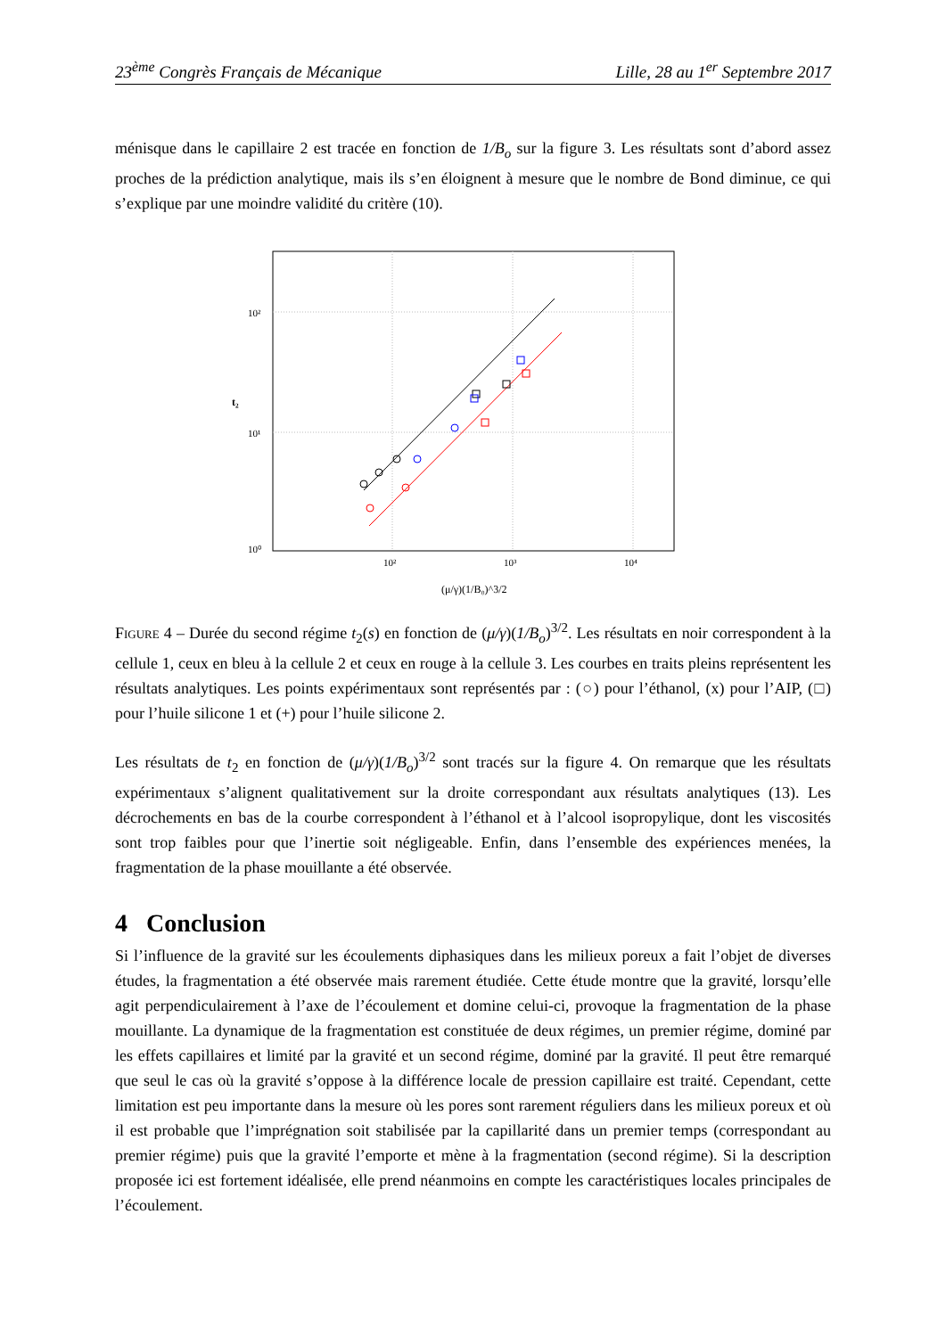23<sup>ème</sup> Congrès Français de Mécanique Lille, 28 au 1<sup>er</sup> Septembre 2017
ménisque dans le capillaire 2 est tracée en fonction de 1/B<sub>o</sub> sur la figure 3. Les résultats sont d’abord assez proches de la prédiction analytique, mais ils s’en éloignent à mesure que le nombre de Bond diminue, ce qui s’explique par une moindre validité du critère (10).
10²
10¹
10⁰
10²
10³
10⁴
t₂
(μ/γ)(1/B₀)^3/2
Figure 4 – Durée du second régime t<sub>2</sub>(s) en fonction de (μ/γ)(1/B<sub>o</sub>)<sup>3/2</sup>. Les résultats en noir correspondent à la cellule 1, ceux en bleu à la cellule 2 et ceux en rouge à la cellule 3. Les courbes en traits pleins représentent les résultats analytiques. Les points expérimentaux sont représentés par : (○) pour l’éthanol, (x) pour l’AIP, (□) pour l’huile silicone 1 et (+) pour l’huile silicone 2.
Les résultats de t<sub>2</sub> en fonction de (μ/γ)(1/B<sub>o</sub>)<sup>3/2</sup> sont tracés sur la figure 4. On remarque que les résultats expérimentaux s’alignent qualitativement sur la droite correspondant aux résultats analytiques (13). Les décrochements en bas de la courbe correspondent à l’éthanol et à l’alcool isopropylique, dont les viscosités sont trop faibles pour que l’inertie soit négligeable. Enfin, dans l’ensemble des expériences menées, la fragmentation de la phase mouillante a été observée.
4 Conclusion
Si l’influence de la gravité sur les écoulements diphasiques dans les milieux poreux a fait l’objet de diverses études, la fragmentation a été observée mais rarement étudiée. Cette étude montre que la gravité, lorsqu’elle agit perpendiculairement à l’axe de l’écoulement et domine celui-ci, provoque la fragmentation de la phase mouillante. La dynamique de la fragmentation est constituée de deux régimes, un premier régime, dominé par les effets capillaires et limité par la gravité et un second régime, dominé par la gravité. Il peut être remarqué que seul le cas où la gravité s’oppose à la différence locale de pression capillaire est traité. Cependant, cette limitation est peu importante dans la mesure où les pores sont rarement réguliers dans les milieux poreux et où il est probable que l’imprégnation soit stabilisée par la capillarité dans un premier temps (correspondant au premier régime) puis que la gravité l’emporte et mène à la fragmentation (second régime). Si la description proposée ici est fortement idéalisée, elle prend néanmoins en compte les caractéristiques locales principales de l’écoulement.